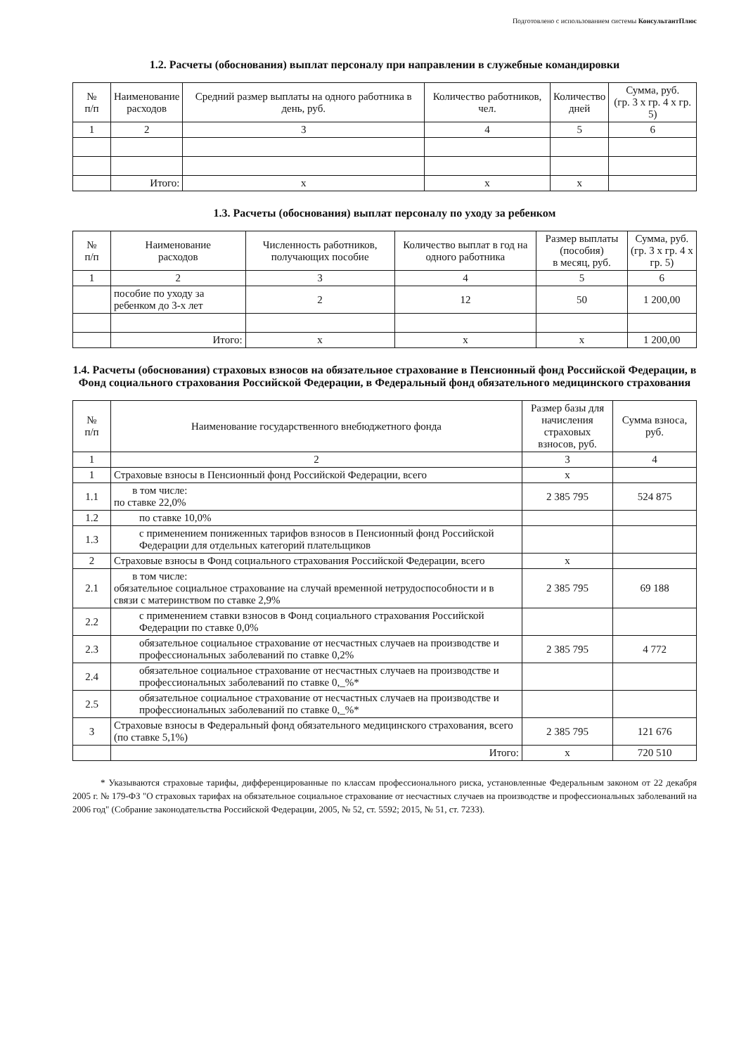Подготовлено с использованием системы КонсультантПлюс
1.2. Расчеты (обоснования) выплат персоналу при направлении в служебные командировки
| № п/п | Наименование расходов | Средний размер выплаты на одного работника в день, руб. | Количество работников, чел. | Количество дней | Сумма, руб. (гр. 3 x гр. 4 x гр. 5) |
| --- | --- | --- | --- | --- | --- |
| 1 | 2 | 3 | 4 | 5 | 6 |
| | Итого: | x | x | x | |
1.3. Расчеты (обоснования) выплат персоналу по уходу за ребенком
| № п/п | Наименование расходов | Численность работников, получающих пособие | Количество выплат в год на одного работника | Размер выплаты (пособия) в месяц, руб. | Сумма, руб. (гр. 3 x гр. 4 x гр. 5) |
| --- | --- | --- | --- | --- | --- |
| 1 | 2 | 3 | 4 | 5 | 6 |
| | пособие по уходу за ребенком до 3-х лет | 2 | 12 | 50 | 1 200,00 |
| | Итого: | x | x | x | 1 200,00 |
1.4. Расчеты (обоснования) страховых взносов на обязательное страхование в Пенсионный фонд Российской Федерации, в Фонд социального страхования Российской Федерации, в Федеральный фонд обязательного медицинского страхования
| № п/п | Наименование государственного внебюджетного фонда | Размер базы для начисления страховых взносов, руб. | Сумма взноса, руб. |
| --- | --- | --- | --- |
| 1 | 2 | 3 | 4 |
| 1 | Страховые взносы в Пенсионный фонд Российской Федерации, всего | x | |
| 1.1 | в том числе: по ставке 22,0% | 2 385 795 | 524 875 |
| 1.2 | по ставке 10,0% | | |
| 1.3 | с применением пониженных тарифов взносов в Пенсионный фонд Российской Федерации для отдельных категорий плательщиков | | |
| 2 | Страховые взносы в Фонд социального страхования Российской Федерации, всего | x | |
| 2.1 | в том числе: обязательное социальное страхование на случай временной нетрудоспособности и в связи с материнством по ставке 2,9% | 2 385 795 | 69 188 |
| 2.2 | с применением ставки взносов в Фонд социального страхования Российской Федерации по ставке 0,0% | | |
| 2.3 | обязательное социальное страхование от несчастных случаев на производстве и профессиональных заболеваний по ставке 0,2% | 2 385 795 | 4 772 |
| 2.4 | обязательное социальное страхование от несчастных случаев на производстве и профессиональных заболеваний по ставке 0,_%* | | |
| 2.5 | обязательное социальное страхование от несчастных случаев на производстве и профессиональных заболеваний по ставке 0,_%* | | |
| 3 | Страховые взносы в Федеральный фонд обязательного медицинского страхования, всего (по ставке 5,1%) | 2 385 795 | 121 676 |
| | Итого: | x | 720 510 |
* Указываются страховые тарифы, дифференцированные по классам профессионального риска, установленные Федеральным законом от 22 декабря 2005 г. № 179-ФЗ "О страховых тарифах на обязательное социальное страхование от несчастных случаев на производстве и профессиональных заболеваний на 2006 год" (Собрание законодательства Российской Федерации, 2005, № 52, ст. 5592; 2015, № 51, ст. 7233).